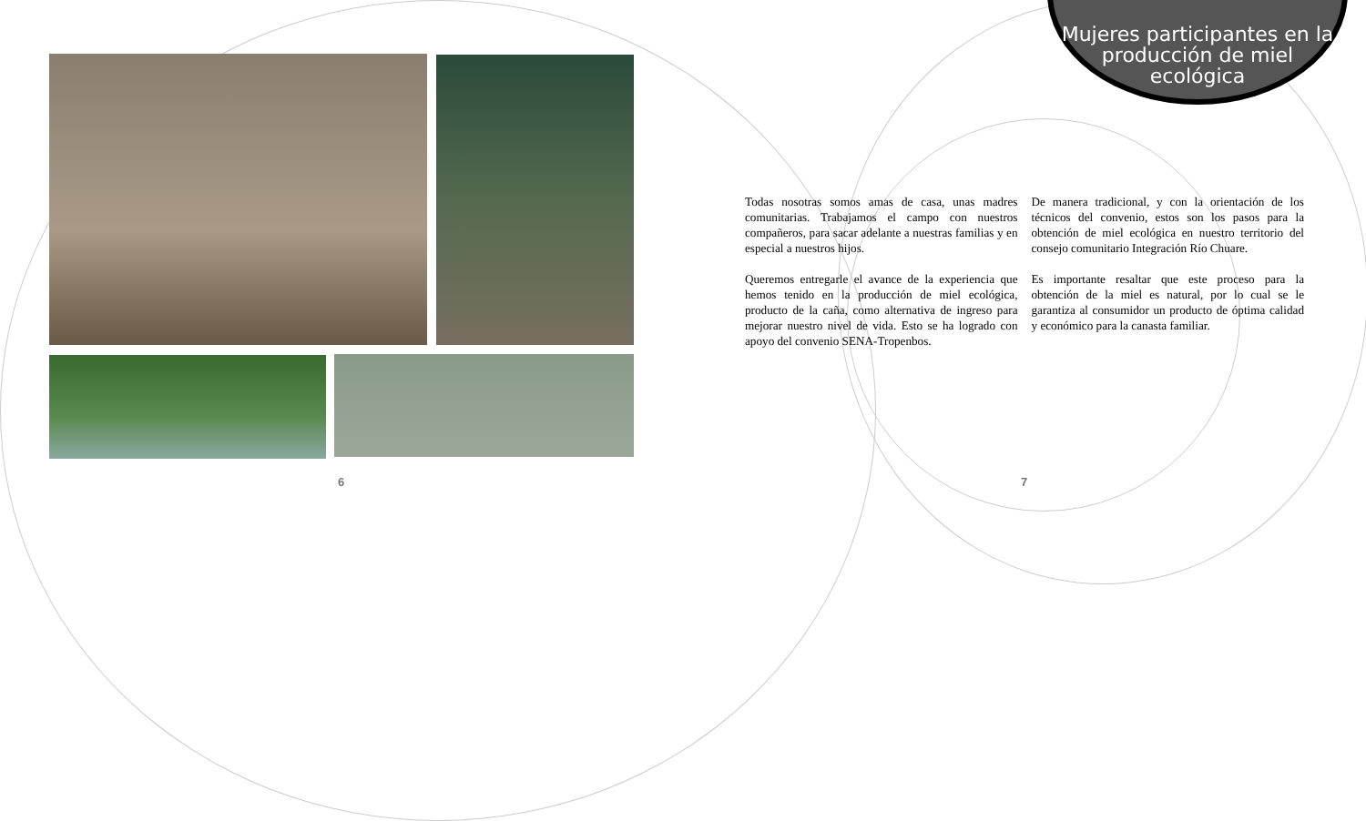6
Mujeres participantes en la producción de miel ecológica
Todas nosotras somos amas de casa, unas madres comunitarias. Trabajamos el campo con nuestros compañeros, para sacar adelante a nuestras familias y en especial a nuestros hijos.
Queremos entregarle el avance de la experiencia que hemos tenido en la producción de miel ecológica, producto de la caña, como alternativa de ingreso para mejorar nuestro nivel de vida. Esto se ha logrado con apoyo del convenio SENA-Tropenbos.
De manera tradicional, y con la orientación de los técnicos del convenio, estos son los pasos para la obtención de miel ecológica en nuestro territorio del consejo comunitario Integración Río Chuare.
Es importante resaltar que este proceso para la obtención de la miel es natural, por lo cual se le garantiza al consumidor un producto de óptima calidad y económico para la canasta familiar.
7